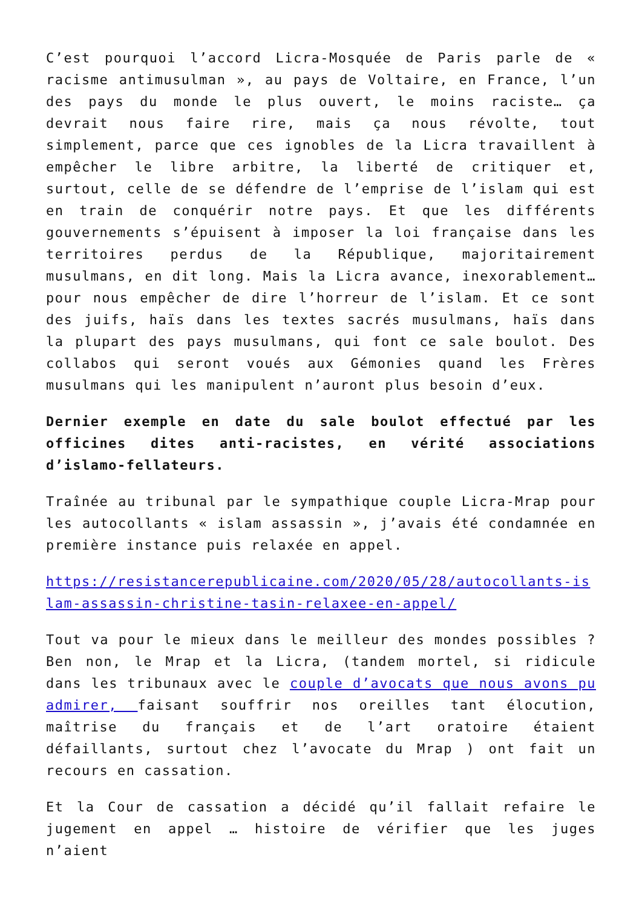C’est pourquoi l’accord Licra-Mosquée de Paris parle de « racisme antimusulman », au pays de Voltaire, en France, l’un des pays du monde le plus ouvert, le moins raciste… ça devrait nous faire rire, mais ça nous révolte, tout simplement, parce que ces ignobles de la Licra travaillent à empêcher le libre arbitre, la liberté de critiquer et, surtout, celle de se défendre de l’emprise de l’islam qui est en train de conquérir notre pays. Et que les différents gouvernements s’épuisent à imposer la loi française dans les territoires perdus de la République, majoritairement musulmans, en dit long. Mais la Licra avance, inexorablement… pour nous empêcher de dire l’horreur de l’islam. Et ce sont des juifs, haïs dans les textes sacrés musulmans, haïs dans la plupart des pays musulmans, qui font ce sale boulot. Des collabos qui seront voués aux Gémonies quand les Frères musulmans qui les manipulent n’auront plus besoin d’eux.
Dernier exemple en date du sale boulot effectué par les officines dites anti-racistes, en vérité associations d’islamo-fellateurs.
Traînée au tribunal par le sympathique couple Licra-Mrap pour les autocollants « islam assassin », j’avais été condamnée en première instance puis relaxée en appel.
https://resistancerepublicaine.com/2020/05/28/autocollants-islam-assassin-christine-tasin-relaxee-en-appel/
Tout va pour le mieux dans le meilleur des mondes possibles ? Ben non, le Mrap et la Licra, (tandem mortel, si ridicule dans les tribunaux avec le couple d’avocats que nous avons pu admirer, faisant souffrir nos oreilles tant élocution, maîtrise du français et de l’art oratoire étaient défaillants, surtout chez l’avocate du Mrap ) ont fait un recours en cassation.
Et la Cour de cassation a décidé qu’il fallait refaire le jugement en appel … histoire de vérifier que les juges n’aient